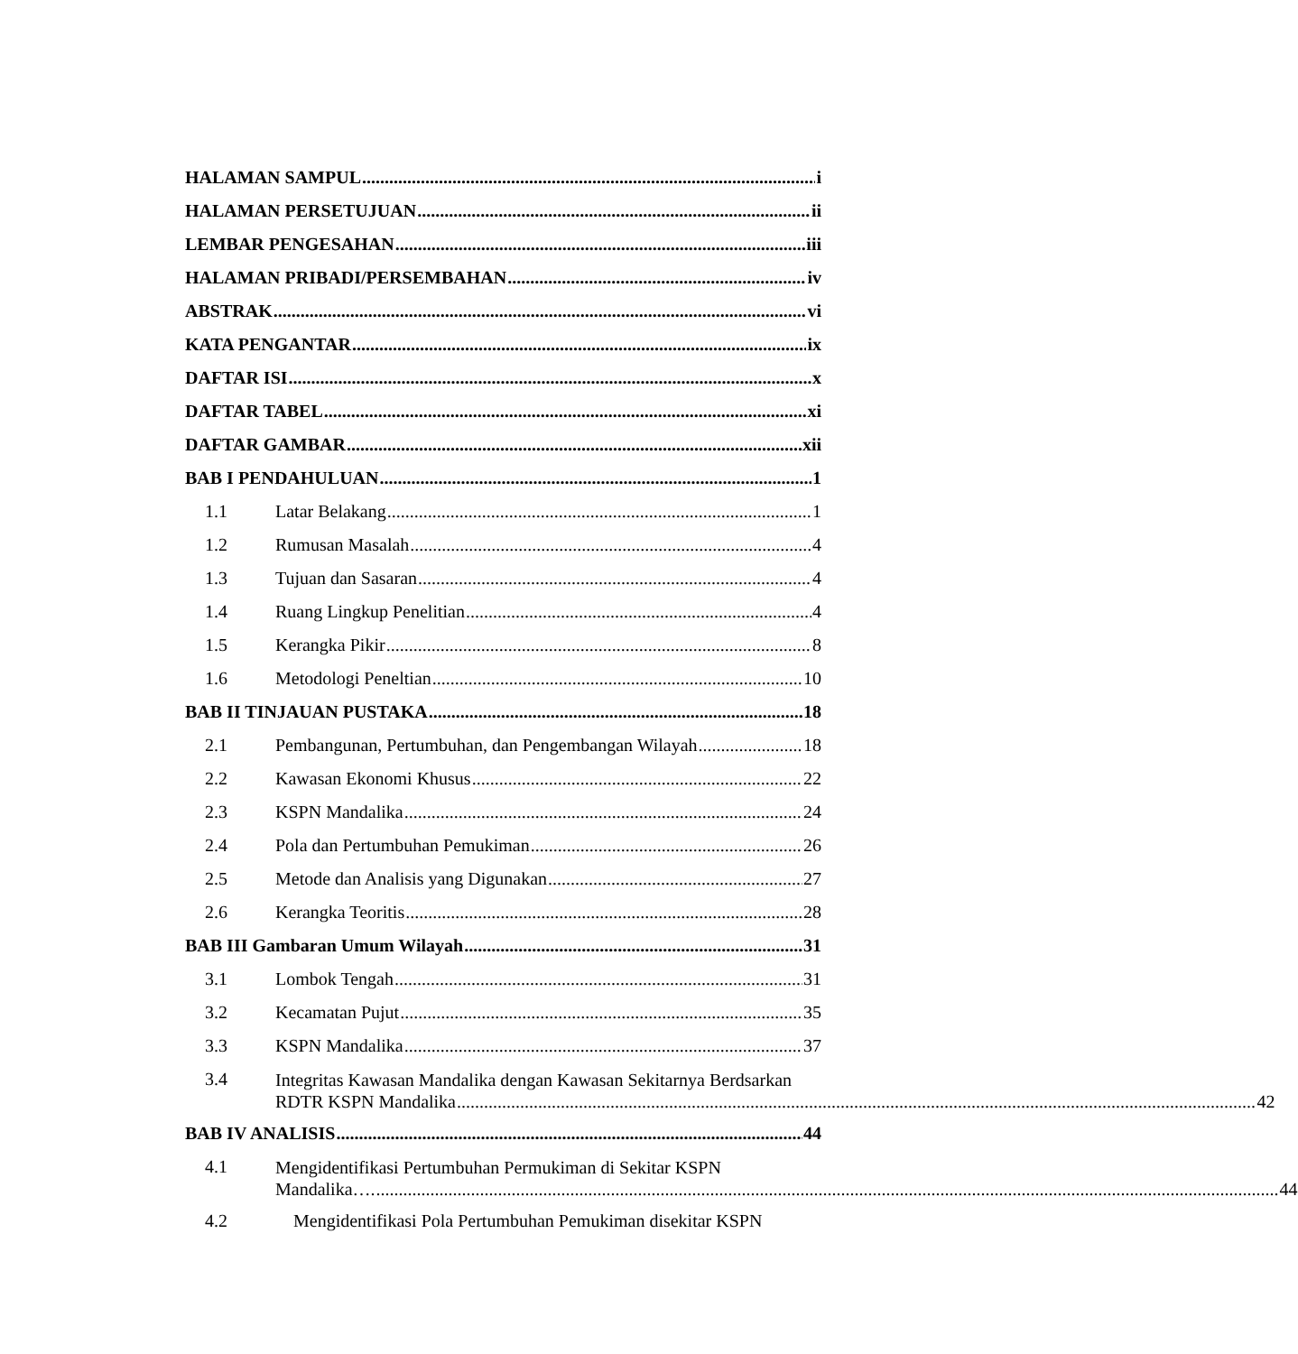HALAMAN SAMPUL i
HALAMAN PERSETUJUAN ii
LEMBAR PENGESAHAN iii
HALAMAN PRIBADI/PERSEMBAHAN iv
ABSTRAK vi
KATA PENGANTAR ix
DAFTAR ISI x
DAFTAR TABEL xi
DAFTAR GAMBAR xii
BAB I PENDAHULUAN 1
1.1 Latar Belakang 1
1.2 Rumusan Masalah 4
1.3 Tujuan dan Sasaran 4
1.4 Ruang Lingkup Penelitian 4
1.5 Kerangka Pikir 8
1.6 Metodologi Peneltian 10
BAB II TINJAUAN PUSTAKA 18
2.1 Pembangunan, Pertumbuhan, dan Pengembangan Wilayah 18
2.2 Kawasan Ekonomi Khusus 22
2.3 KSPN Mandalika 24
2.4 Pola dan Pertumbuhan Pemukiman 26
2.5 Metode dan Analisis yang Digunakan 27
2.6 Kerangka Teoritis 28
BAB III Gambaran Umum Wilayah 31
3.1 Lombok Tengah 31
3.2 Kecamatan Pujut 35
3.3 KSPN Mandalika 37
3.4
Integritas Kawasan Mandalika dengan Kawasan Sekitarnya Berdsarkan
RDTR KSPN Mandalika 42
BAB IV ANALISIS 44
4.1
Mengidentifikasi Pertumbuhan Permukiman di Sekitar KSPN
Mandalika…. 44
4.2 Mengidentifikasi Pola Pertumbuhan Pemukiman disekitar KSPN